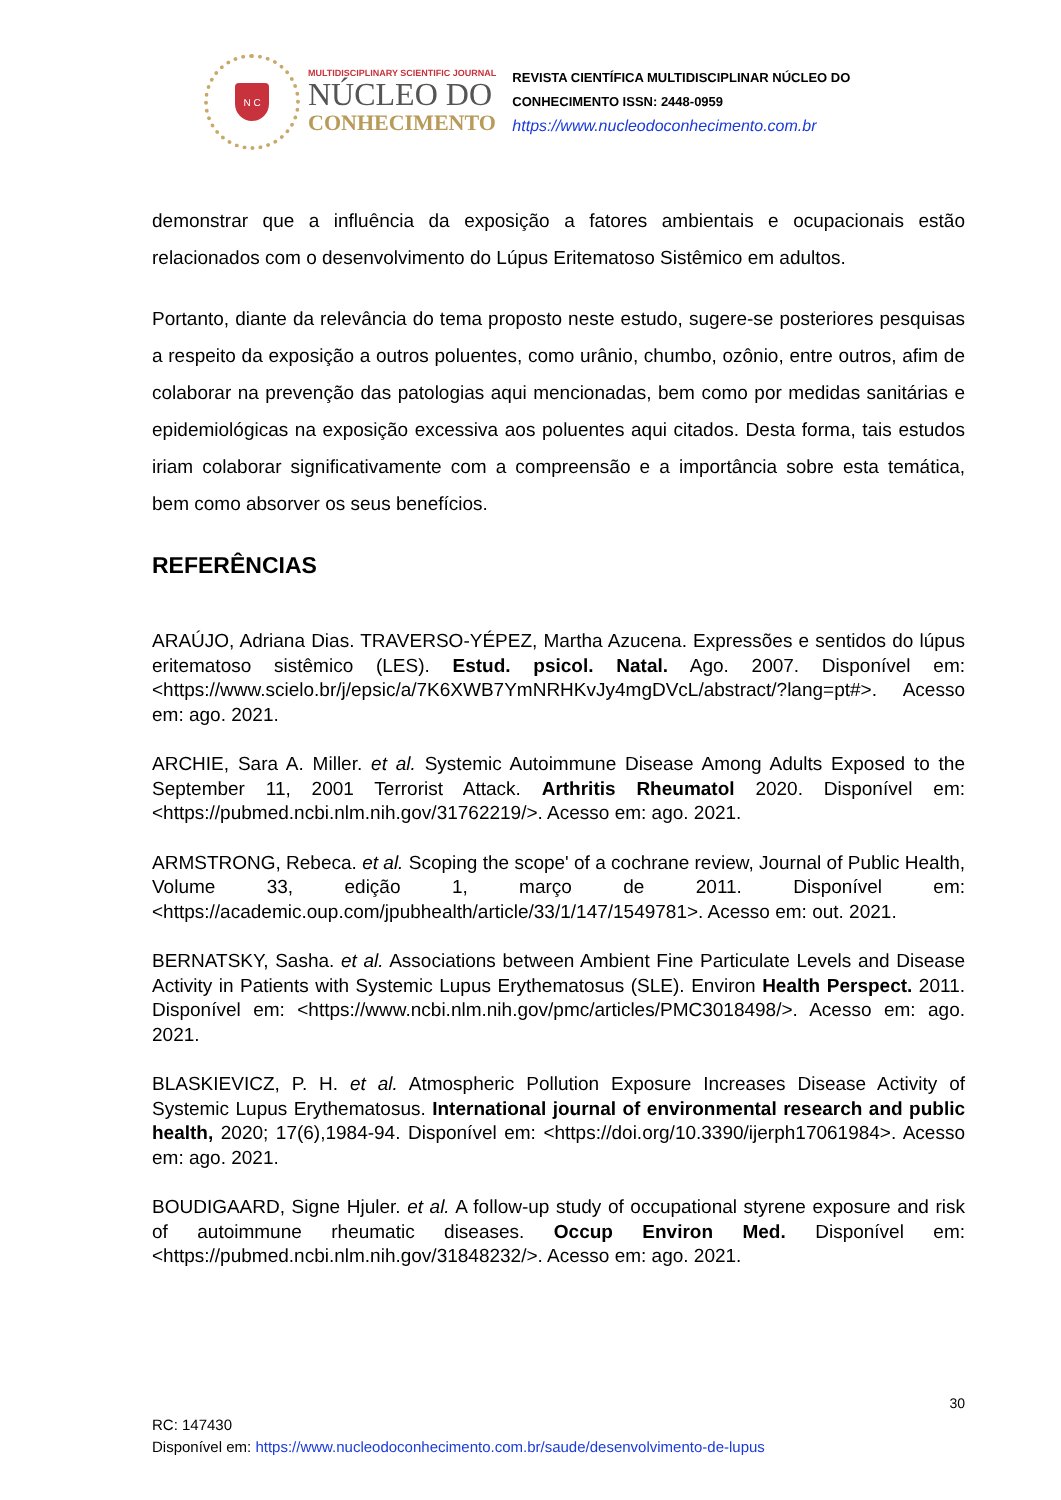N C
MULTIDISCIPLINARY SCIENTIFIC JOURNAL
NÚCLEO DO
CONHECIMENTO
REVISTA CIENTÍFICA MULTIDISCIPLINAR NÚCLEO DO
CONHECIMENTO ISSN: 2448-0959
https://www.nucleodoconhecimento.com.br
demonstrar que a influência da exposição a fatores ambientais e ocupacionais estão relacionados com o desenvolvimento do Lúpus Eritematoso Sistêmico em adultos.
Portanto, diante da relevância do tema proposto neste estudo, sugere-se posteriores pesquisas a respeito da exposição a outros poluentes, como urânio, chumbo, ozônio, entre outros, afim de colaborar na prevenção das patologias aqui mencionadas, bem como por medidas sanitárias e epidemiológicas na exposição excessiva aos poluentes aqui citados. Desta forma, tais estudos iriam colaborar significativamente com a compreensão e a importância sobre esta temática, bem como absorver os seus benefícios.
REFERÊNCIAS
ARAÚJO, Adriana Dias. TRAVERSO-YÉPEZ, Martha Azucena. Expressões e sentidos do lúpus eritematoso sistêmico (LES). Estud. psicol. Natal. Ago. 2007. Disponível em: <https://www.scielo.br/j/epsic/a/7K6XWB7YmNRHKvJy4mgDVcL/abstract/?lang=pt#>. Acesso em: ago. 2021.
ARCHIE, Sara A. Miller. et al. Systemic Autoimmune Disease Among Adults Exposed to the September 11, 2001 Terrorist Attack. Arthritis Rheumatol 2020. Disponível em: <https://pubmed.ncbi.nlm.nih.gov/31762219/>. Acesso em: ago. 2021.
ARMSTRONG, Rebeca. et al. Scoping the scope' of a cochrane review, Journal of Public Health, Volume 33, edição 1, março de 2011. Disponível em: <https://academic.oup.com/jpubhealth/article/33/1/147/1549781>. Acesso em: out. 2021.
BERNATSKY, Sasha. et al. Associations between Ambient Fine Particulate Levels and Disease Activity in Patients with Systemic Lupus Erythematosus (SLE). Environ Health Perspect. 2011. Disponível em: <https://www.ncbi.nlm.nih.gov/pmc/articles/PMC3018498/>. Acesso em: ago. 2021.
BLASKIEVICZ, P. H. et al. Atmospheric Pollution Exposure Increases Disease Activity of Systemic Lupus Erythematosus. International journal of environmental research and public health, 2020; 17(6),1984-94. Disponível em: <https://doi.org/10.3390/ijerph17061984>. Acesso em: ago. 2021.
BOUDIGAARD, Signe Hjuler. et al. A follow-up study of occupational styrene exposure and risk of autoimmune rheumatic diseases. Occup Environ Med. Disponível em: <https://pubmed.ncbi.nlm.nih.gov/31848232/>. Acesso em: ago. 2021.
30
RC: 147430
Disponível em: https://www.nucleodoconhecimento.com.br/saude/desenvolvimento-de-lupus